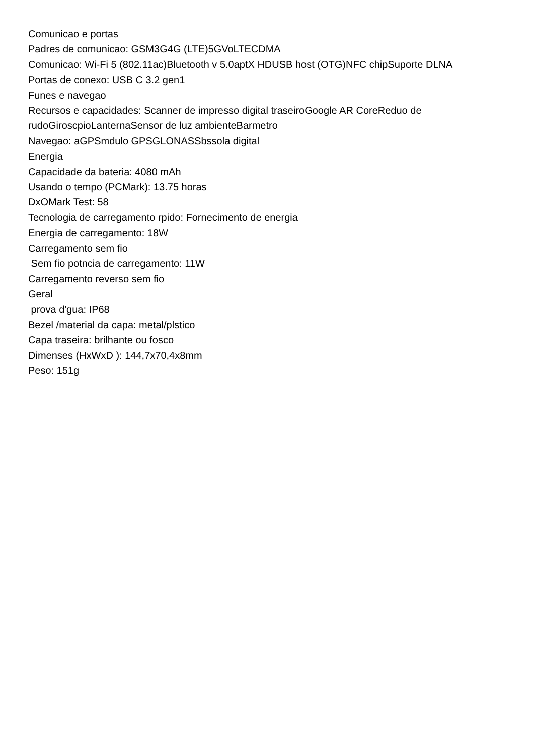Comunicao e portas
Padres de comunicao: GSM3G4G (LTE)5GVoLTECDMA
Comunicao: Wi-Fi 5 (802.11ac)Bluetooth v 5.0aptX HDUSB host (OTG)NFC chipSuporte DLNA
Portas de conexo: USB C 3.2 gen1
Funes e navegao
Recursos e capacidades: Scanner de impresso digital traseiroGoogle AR CoreReduo de rudoGiroscpioLanternaSensor de luz ambienteBarmetro
Navegao: aGPSmdulo GPSGLONASSbssola digital
Energia
Capacidade da bateria: 4080 mAh
Usando o tempo (PCMark): 13.75 horas
DxOMark Test: 58
Tecnologia de carregamento rpido: Fornecimento de energia
Energia de carregamento: 18W
Carregamento sem fio
Sem fio potncia de carregamento: 11W
Carregamento reverso sem fio
Geral
prova d'gua: IP68
Bezel /material da capa: metal/plstico
Capa traseira: brilhante ou fosco
Dimenses (HxWxD ): 144,7x70,4x8mm
Peso: 151g